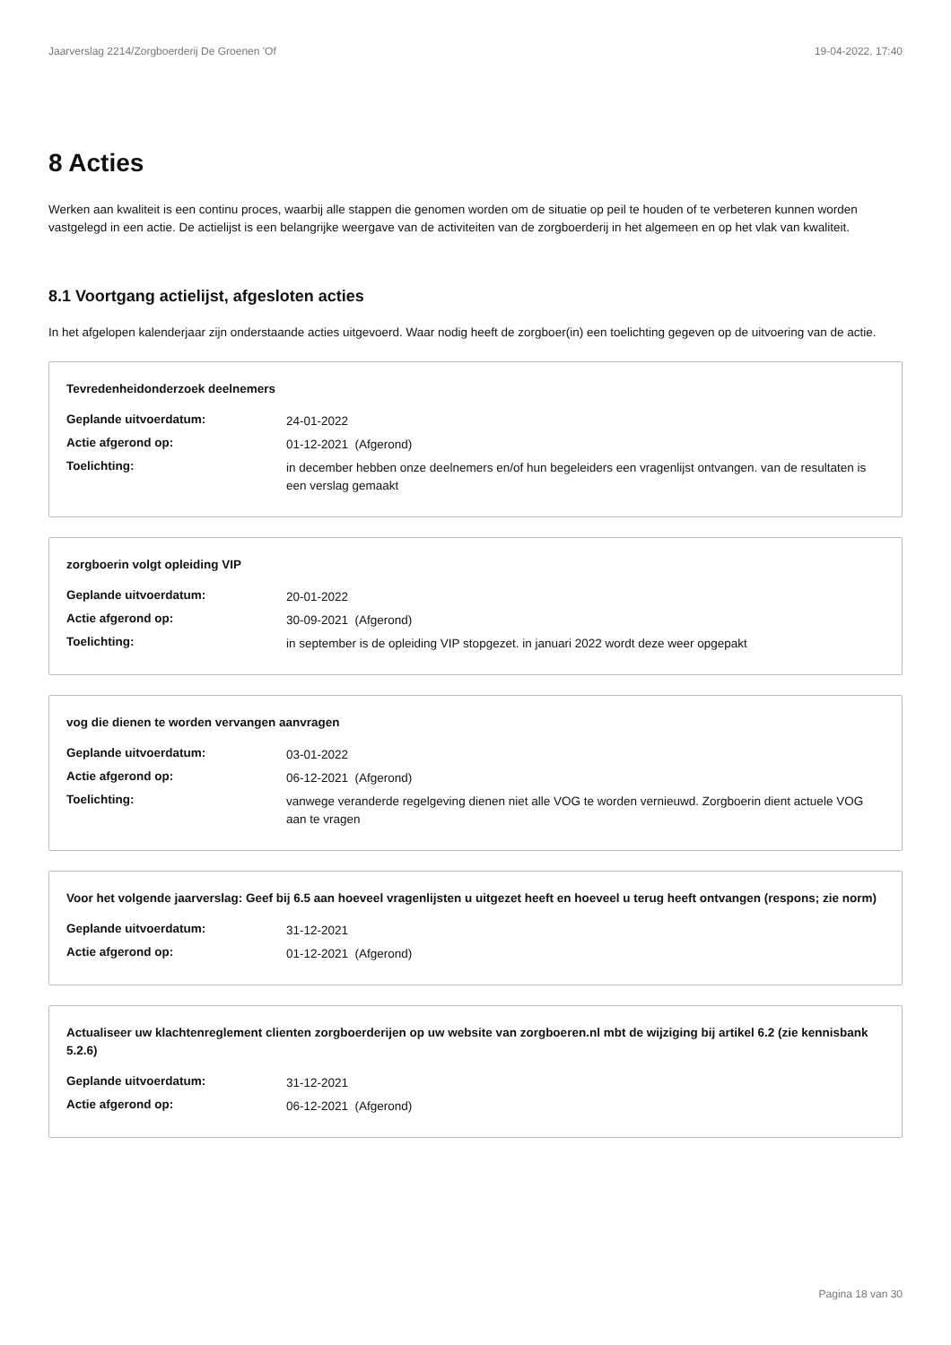Jaarverslag 2214/Zorgboerderij De Groenen 'Of 19-04-2022, 17:40
8 Acties
Werken aan kwaliteit is een continu proces, waarbij alle stappen die genomen worden om de situatie op peil te houden of te verbeteren kunnen worden vastgelegd in een actie. De actielijst is een belangrijke weergave van de activiteiten van de zorgboerderij in het algemeen en op het vlak van kwaliteit.
8.1 Voortgang actielijst, afgesloten acties
In het afgelopen kalenderjaar zijn onderstaande acties uitgevoerd. Waar nodig heeft de zorgboer(in) een toelichting gegeven op de uitvoering van de actie.
Tevredenheidonderzoek deelnemers
| Geplande uitvoerdatum: | 24-01-2022 |
| Actie afgerond op: | 01-12-2021 (Afgerond) |
| Toelichting: | in december hebben onze deelnemers en/of hun begeleiders een vragenlijst ontvangen. van de resultaten is een verslag gemaakt |
zorgboerin volgt opleiding VIP
| Geplande uitvoerdatum: | 20-01-2022 |
| Actie afgerond op: | 30-09-2021 (Afgerond) |
| Toelichting: | in september is de opleiding VIP stopgezet. in januari 2022 wordt deze weer opgepakt |
vog die dienen te worden vervangen aanvragen
| Geplande uitvoerdatum: | 03-01-2022 |
| Actie afgerond op: | 06-12-2021 (Afgerond) |
| Toelichting: | vanwege veranderde regelgeving dienen niet alle VOG te worden vernieuwd. Zorgboerin dient actuele VOG aan te vragen |
Voor het volgende jaarverslag: Geef bij 6.5 aan hoeveel vragenlijsten u uitgezet heeft en hoeveel u terug heeft ontvangen (respons; zie norm)
| Geplande uitvoerdatum: | 31-12-2021 |
| Actie afgerond op: | 01-12-2021 (Afgerond) |
Actualiseer uw klachtenreglement clienten zorgboerderijen op uw website van zorgboeren.nl mbt de wijziging bij artikel 6.2 (zie kennisbank 5.2.6)
| Geplande uitvoerdatum: | 31-12-2021 |
| Actie afgerond op: | 06-12-2021 (Afgerond) |
Pagina 18 van 30